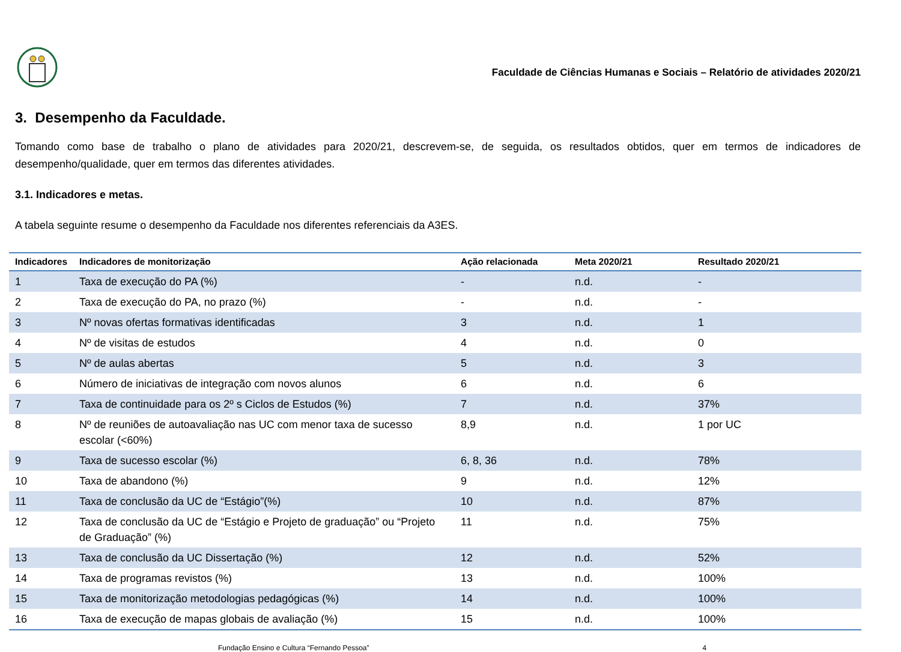Faculdade de Ciências Humanas e Sociais – Relatório de atividades 2020/21
3. Desempenho da Faculdade.
Tomando como base de trabalho o plano de atividades para 2020/21, descrevem-se, de seguida, os resultados obtidos, quer em termos de indicadores de desempenho/qualidade, quer em termos das diferentes atividades.
3.1. Indicadores e metas.
A tabela seguinte resume o desempenho da Faculdade nos diferentes referenciais da A3ES.
| Indicadores | Indicadores de monitorização | Ação relacionada | Meta 2020/21 | Resultado 2020/21 |
| --- | --- | --- | --- | --- |
| 1 | Taxa de execução do PA (%) | - | n.d. | - |
| 2 | Taxa de execução do PA, no prazo (%) | - | n.d. | - |
| 3 | Nº novas ofertas formativas identificadas | 3 | n.d. | 1 |
| 4 | Nº de visitas de estudos | 4 | n.d. | 0 |
| 5 | Nº de aulas abertas | 5 | n.d. | 3 |
| 6 | Número de iniciativas de integração com novos alunos | 6 | n.d. | 6 |
| 7 | Taxa de continuidade para os 2º s Ciclos de Estudos (%) | 7 | n.d. | 37% |
| 8 | Nº de reuniões de autoavaliação nas UC com menor taxa de sucesso escolar (<60%) | 8,9 | n.d. | 1 por UC |
| 9 | Taxa de sucesso escolar (%) | 6, 8, 36 | n.d. | 78% |
| 10 | Taxa de abandono (%) | 9 | n.d. | 12% |
| 11 | Taxa de conclusão da UC de “Estágio”(%) | 10 | n.d. | 87% |
| 12 | Taxa de conclusão da UC de “Estágio e Projeto de graduação” ou “Projeto de Graduação” (%) | 11 | n.d. | 75% |
| 13 | Taxa de conclusão da UC Dissertação (%) | 12 | n.d. | 52% |
| 14 | Taxa de programas revistos (%) | 13 | n.d. | 100% |
| 15 | Taxa de monitorização metodologias pedagógicas (%) | 14 | n.d. | 100% |
| 16 | Taxa de execução de mapas globais de avaliação (%) | 15 | n.d. | 100% |
Fundação Ensino e Cultura “Fernando Pessoa” 4